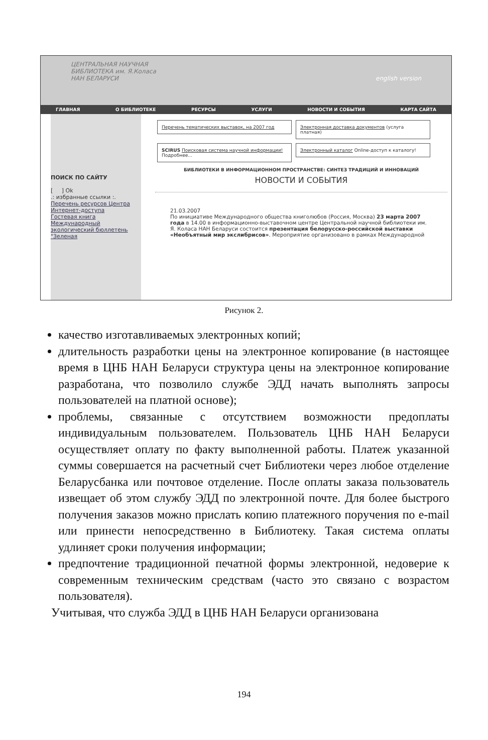ЦЕНТРАЛЬНАЯ НАУЧНАЯ
БИБЛИОТЕКА им. Я.Коласа
НАН БЕЛАРУСИ english version
ГЛАВНАЯ О БИБЛИОТЕКЕ РЕСУРСЫ УСЛУГИ НОВОСТИ И СОБЫТИЯ КАРТА САЙТА
ПОИСК ПО САЙТУ
[ ] Ok
.: избранные ссылки :.
Перечень ресурсов Центра Интернет-доступа
Гостевая книга
Международный экологический бюллетень "Зеленая
Перечень тематических выставок, на 2007 год
Электронная доставка документов (услуга платная)
SCIRUS Поисковая система научной информации! Подробнее...
Электронный каталог Online-доступ к каталогу!
БИБЛИОТЕКИ В ИНФОРМАЦИОННОМ ПРОСТРАНСТВЕ: СИНТЕЗ ТРАДИЦИЙ И ИННОВАЦИЙ
НОВОСТИ И СОБЫТИЯ
21.03.2007
По инициативе Международного общества книголюбов (Россия, Москва) 23 марта 2007 года в 14.00 в информационно-выставочном центре Центральной научной библиотеки им. Я. Коласа НАН Беларуси состоится презентация белорусско-российской выставки «Необъятный мир экслибрисов». Мероприятие организовано в рамках Международной
Рисунок 2.
качество изготавливаемых электронных копий;
длительность разработки цены на электронное копирование (в настоящее время в ЦНБ НАН Беларуси структура цены на электронное копирование разработана, что позволило службе ЭДД начать выполнять запросы пользователей на платной основе);
проблемы, связанные с отсутствием возможности предоплаты индивидуальным пользователем. Пользователь ЦНБ НАН Беларуси осуществляет оплату по факту выполненной работы. Платеж указанной суммы совершается на расчетный счет Библиотеки через любое отделение Беларусбанка или почтовое отделение. После оплаты заказа пользователь извещает об этом службу ЭДД по электронной почте. Для более быстрого получения заказов можно прислать копию платежного поручения по e-mail или принести непосредственно в Библиотеку. Такая система оплаты удлиняет сроки получения информации;
предпочтение традиционной печатной формы электронной, недоверие к современным техническим средствам (часто это связано с возрастом пользователя).
Учитывая, что служба ЭДД в ЦНБ НАН Беларуси организована
194